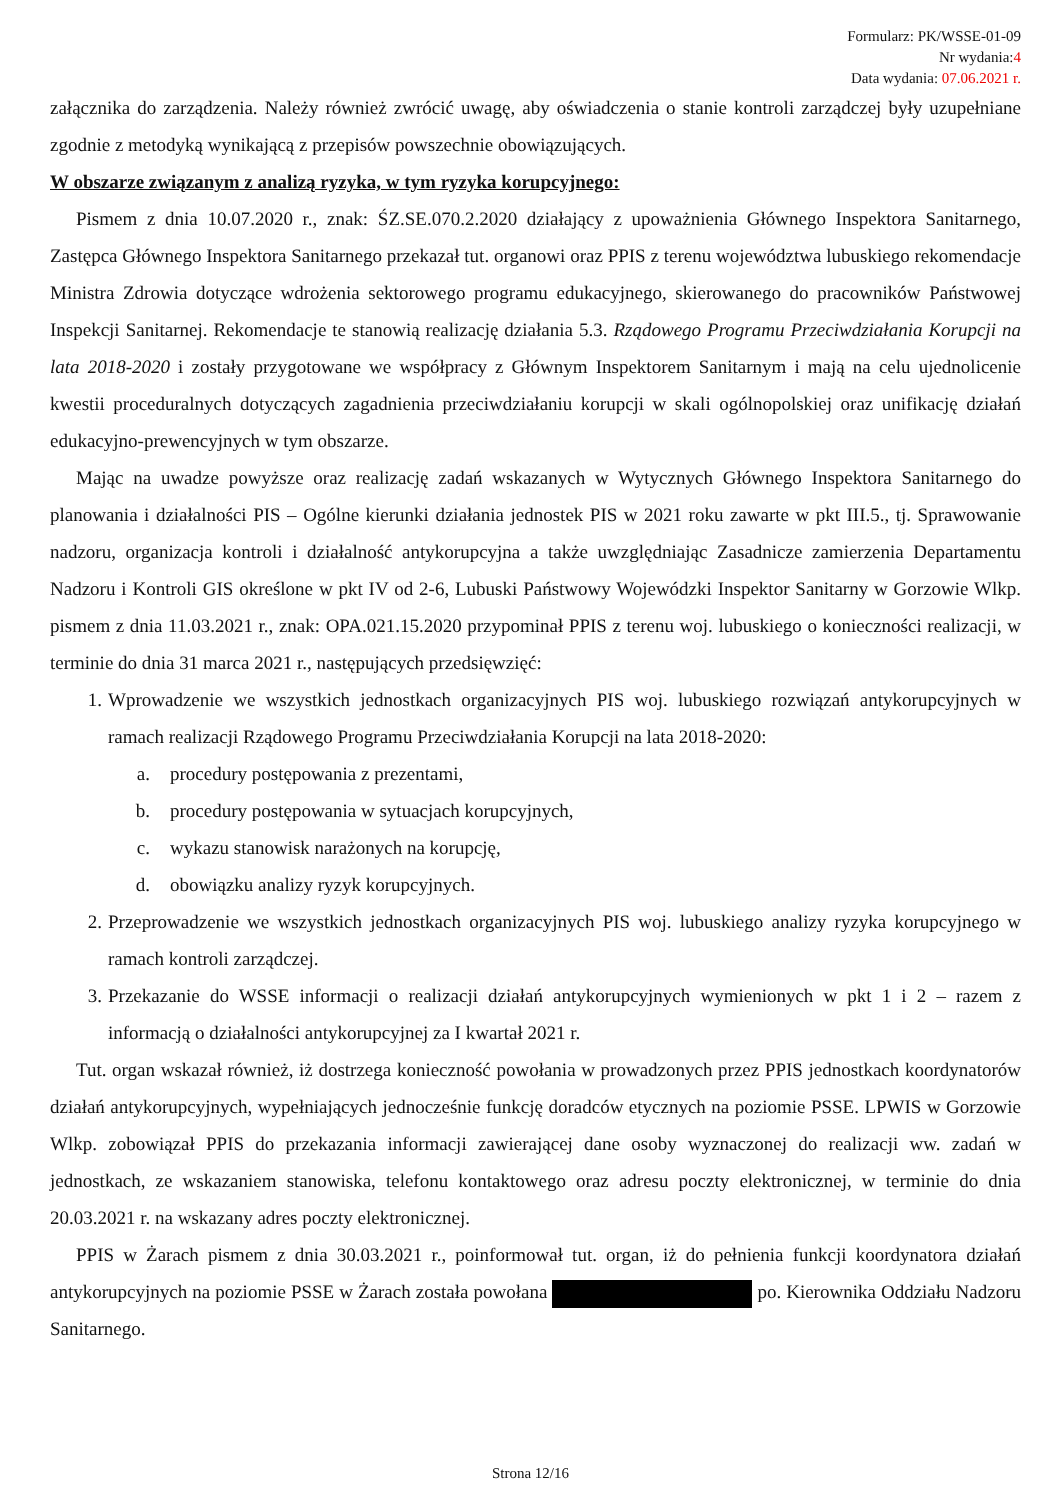Formularz: PK/WSSE-01-09
Nr wydania:4
Data wydania: 07.06.2021 r.
załącznika do zarządzenia. Należy również zwrócić uwagę, aby oświadczenia o stanie kontroli zarządczej były uzupełniane zgodnie z metodyką wynikającą z przepisów powszechnie obowiązujących.
W obszarze związanym z analizą ryzyka, w tym ryzyka korupcyjnego:
Pismem z dnia 10.07.2020 r., znak: ŚZ.SE.070.2.2020 działający z upoważnienia Głównego Inspektora Sanitarnego, Zastępca Głównego Inspektora Sanitarnego przekazał tut. organowi oraz PPIS z terenu województwa lubuskiego rekomendacje Ministra Zdrowia dotyczące wdrożenia sektorowego programu edukacyjnego, skierowanego do pracowników Państwowej Inspekcji Sanitarnej. Rekomendacje te stanowią realizację działania 5.3. Rządowego Programu Przeciwdziałania Korupcji na lata 2018-2020 i zostały przygotowane we współpracy z Głównym Inspektorem Sanitarnym i mają na celu ujednolicenie kwestii proceduralnych dotyczących zagadnienia przeciwdziałaniu korupcji w skali ogólnopolskiej oraz unifikację działań edukacyjno-prewencyjnych w tym obszarze.
Mając na uwadze powyższe oraz realizację zadań wskazanych w Wytycznych Głównego Inspektora Sanitarnego do planowania i działalności PIS – Ogólne kierunki działania jednostek PIS w 2021 roku zawarte w pkt III.5., tj. Sprawowanie nadzoru, organizacja kontroli i działalność antykorupcyjna a także uwzględniając Zasadnicze zamierzenia Departamentu Nadzoru i Kontroli GIS określone w pkt IV od 2-6, Lubuski Państwowy Wojewódzki Inspektor Sanitarny w Gorzowie Wlkp. pismem z dnia 11.03.2021 r., znak: OPA.021.15.2020 przypominał PPIS z terenu woj. lubuskiego o konieczności realizacji, w terminie do dnia 31 marca 2021 r., następujących przedsięwzięć:
1. Wprowadzenie we wszystkich jednostkach organizacyjnych PIS woj. lubuskiego rozwiązań antykorupcyjnych w ramach realizacji Rządowego Programu Przeciwdziałania Korupcji na lata 2018-2020:
a. procedury postępowania z prezentami,
b. procedury postępowania w sytuacjach korupcyjnych,
c. wykazu stanowisk narażonych na korupcję,
d. obowiązku analizy ryzyk korupcyjnych.
2. Przeprowadzenie we wszystkich jednostkach organizacyjnych PIS woj. lubuskiego analizy ryzyka korupcyjnego w ramach kontroli zarządczej.
3. Przekazanie do WSSE informacji o realizacji działań antykorupcyjnych wymienionych w pkt 1 i 2 – razem z informacją o działalności antykorupcyjnej za I kwartał 2021 r.
Tut. organ wskazał również, iż dostrzega konieczność powołania w prowadzonych przez PPIS jednostkach koordynatorów działań antykorupcyjnych, wypełniających jednocześnie funkcję doradców etycznych na poziomie PSSE. LPWIS w Gorzowie Wlkp. zobowiązał PPIS do przekazania informacji zawierającej dane osoby wyznaczonej do realizacji ww. zadań w jednostkach, ze wskazaniem stanowiska, telefonu kontaktowego oraz adresu poczty elektronicznej, w terminie do dnia 20.03.2021 r. na wskazany adres poczty elektronicznej.
PPIS w Żarach pismem z dnia 30.03.2021 r., poinformował tut. organ, iż do pełnienia funkcji koordynatora działań antykorupcyjnych na poziomie PSSE w Żarach została powołana po. Kierownika Oddziału Nadzoru Sanitarnego.
Strona 12/16